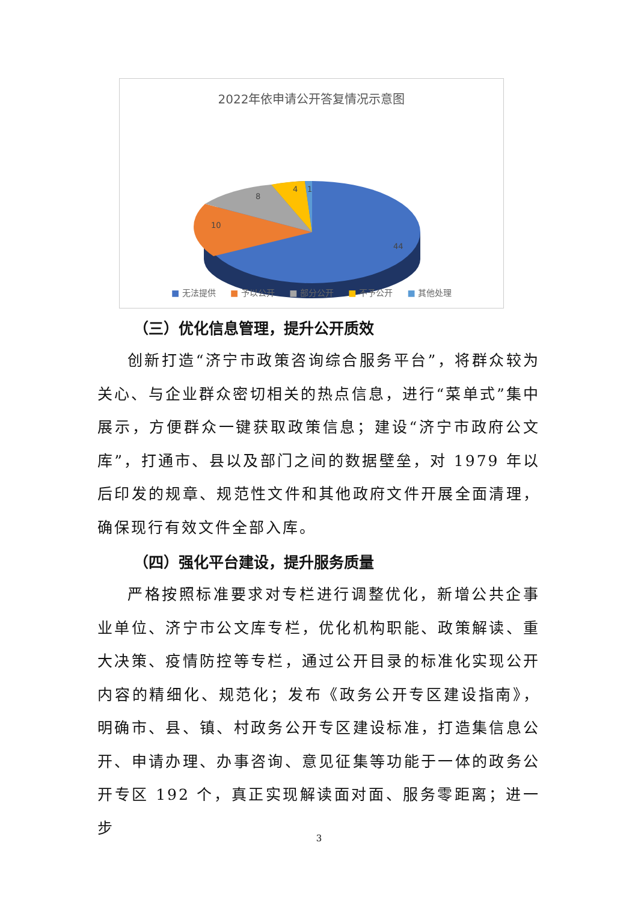2022年依申请公开答复情况示意图
8
4
1
10
44
■ 无法提供 ■ 予以公开 ■ 部分公开 ■ 不予公开 ■ 其他处理
（三）优化信息管理，提升公开质效
创新打造“济宁市政策咨询综合服务平台”，将群众较为关心、与企业群众密切相关的热点信息，进行“菜单式”集中展示，方便群众一键获取政策信息；建设“济宁市政府公文库”，打通市、县以及部门之间的数据壁垒，对 1979 年以后印发的规章、规范性文件和其他政府文件开展全面清理，确保现行有效文件全部入库。
（四）强化平台建设，提升服务质量
严格按照标准要求对专栏进行调整优化，新增公共企事业单位、济宁市公文库专栏，优化机构职能、政策解读、重大决策、疫情防控等专栏，通过公开目录的标准化实现公开内容的精细化、规范化；发布《政务公开专区建设指南》，明确市、县、镇、村政务公开专区建设标准，打造集信息公开、申请办理、办事咨询、意见征集等功能于一体的政务公开专区 192 个，真正实现解读面对面、服务零距离；进一步
3